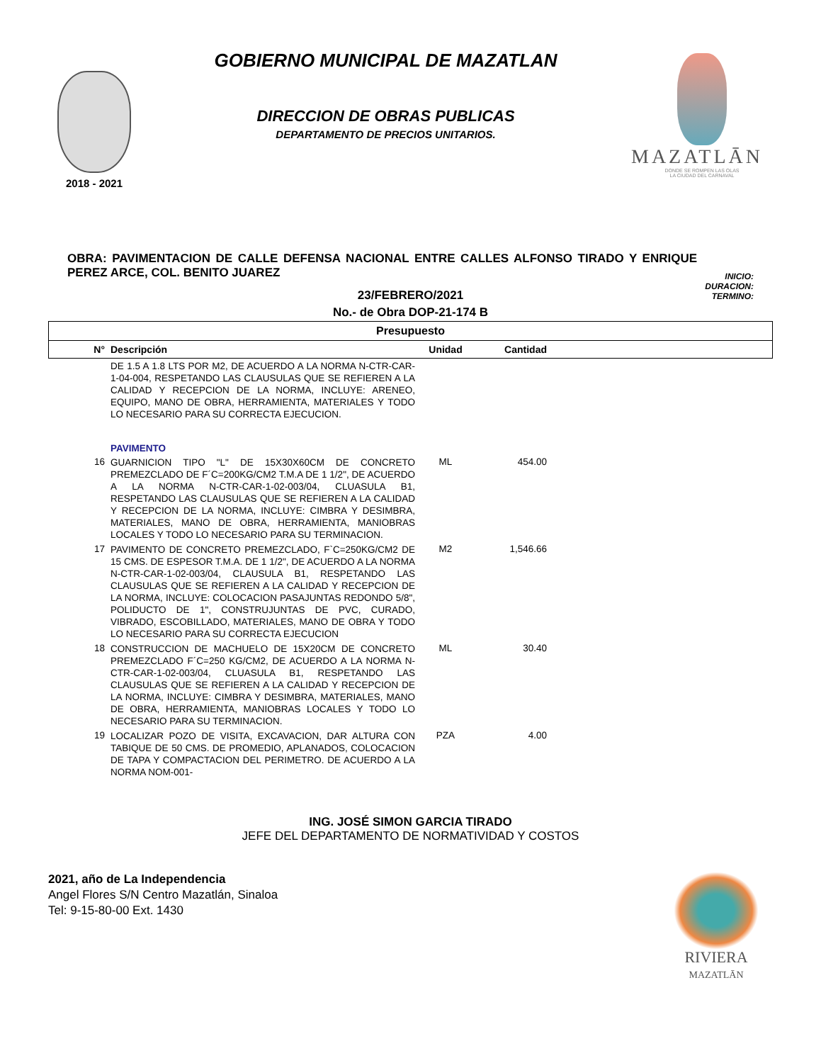2018 - 2021
GOBIERNO MUNICIPAL DE MAZATLAN
DIRECCION DE OBRAS PUBLICAS
DEPARTAMENTO DE PRECIOS UNITARIOS.
MAZATLĀN
DONDE SE ROMPEN LAS OLAS
LA CIUDAD DEL CARNAVAL
OBRA: PAVIMENTACION DE CALLE DEFENSA NACIONAL ENTRE CALLES ALFONSO TIRADO Y ENRIQUE PEREZ ARCE, COL. BENITO JUAREZ
INICIO:
DURACION:
TERMINO:
23/FEBRERO/2021
No.- de Obra DOP-21-174 B
| Presupuesto | | | | |
| --- | --- | --- | --- | --- |
| N° | Descripción | Unidad | Cantidad | |
| | DE 1.5 A 1.8 LTS POR M2, DE ACUERDO A LA NORMA N-CTR-CAR-1-04-004, RESPETANDO LAS CLAUSULAS QUE SE REFIEREN A LA CALIDAD Y RECEPCION DE LA NORMA, INCLUYE: ARENEO, EQUIPO, MANO DE OBRA, HERRAMIENTA, MATERIALES Y TODO LO NECESARIO PARA SU CORRECTA EJECUCION. | | | |
| | PAVIMENTO | | | |
| 16 | GUARNICION TIPO "L" DE 15X30X60CM DE CONCRETO PREMEZCLADO DE F´C=200KG/CM2 T.M.A DE 1 1/2", DE ACUERDO A LA NORMA N-CTR-CAR-1-02-003/04, CLUASULA B1, RESPETANDO LAS CLAUSULAS QUE SE REFIEREN A LA CALIDAD Y RECEPCION DE LA NORMA, INCLUYE: CIMBRA Y DESIMBRA, MATERIALES, MANO DE OBRA, HERRAMIENTA, MANIOBRAS LOCALES Y TODO LO NECESARIO PARA SU TERMINACION. | ML | 454.00 | |
| 17 | PAVIMENTO DE CONCRETO PREMEZCLADO, F`C=250KG/CM2 DE 15 CMS. DE ESPESOR T.M.A. DE 1 1/2", DE ACUERDO A LA NORMA N-CTR-CAR-1-02-003/04, CLAUSULA B1, RESPETANDO LAS CLAUSULAS QUE SE REFIEREN A LA CALIDAD Y RECEPCION DE LA NORMA, INCLUYE: COLOCACION PASAJUNTAS REDONDO 5/8", POLIDUCTO DE 1", CONSTRUJUNTAS DE PVC, CURADO, VIBRADO, ESCOBILLADO, MATERIALES, MANO DE OBRA Y TODO LO NECESARIO PARA SU CORRECTA EJECUCION | M2 | 1,546.66 | |
| 18 | CONSTRUCCION DE MACHUELO DE 15X20CM DE CONCRETO PREMEZCLADO F´C=250 KG/CM2, DE ACUERDO A LA NORMA N-CTR-CAR-1-02-003/04, CLUASULA B1, RESPETANDO LAS CLAUSULAS QUE SE REFIEREN A LA CALIDAD Y RECEPCION DE LA NORMA, INCLUYE: CIMBRA Y DESIMBRA, MATERIALES, MANO DE OBRA, HERRAMIENTA, MANIOBRAS LOCALES Y TODO LO NECESARIO PARA SU TERMINACION. | ML | 30.40 | |
| 19 | LOCALIZAR POZO DE VISITA, EXCAVACION, DAR ALTURA CON TABIQUE DE 50 CMS. DE PROMEDIO, APLANADOS, COLOCACION DE TAPA Y COMPACTACION DEL PERIMETRO. DE ACUERDO A LA NORMA NOM-001- | PZA | 4.00 | |
ING. JOSÉ SIMON GARCIA TIRADO
JEFE DEL DEPARTAMENTO DE NORMATIVIDAD Y COSTOS
2021, año de La Independencia
Angel Flores S/N Centro Mazatlán, Sinaloa
Tel: 9-15-80-00 Ext. 1430
RIVIERA
MAZATLĀN